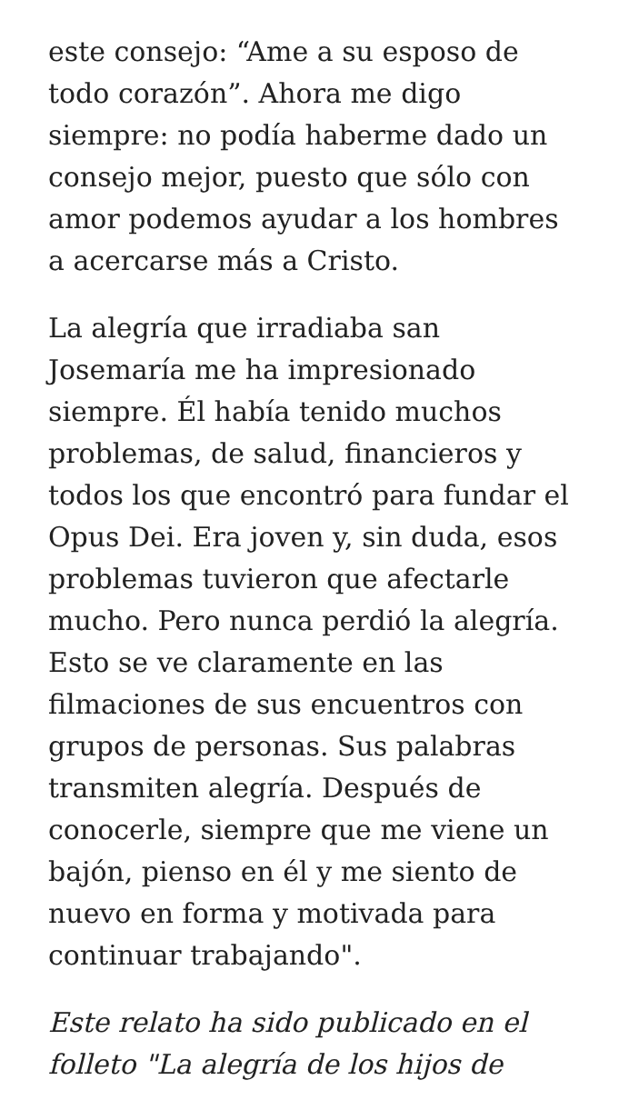este consejo: “Ame a su esposo de todo corazón”. Ahora me digo siempre: no podía haberme dado un consejo mejor, puesto que sólo con amor podemos ayudar a los hombres a acercarse más a Cristo.
La alegría que irradiaba san Josemaría me ha impresionado siempre. Él había tenido muchos problemas, de salud, financieros y todos los que encontró para fundar el Opus Dei. Era joven y, sin duda, esos problemas tuvieron que afectarle mucho. Pero nunca perdió la alegría. Esto se ve claramente en las filmaciones de sus encuentros con grupos de personas. Sus palabras transmiten alegría. Después de conocerle, siempre que me viene un bajón, pienso en él y me siento de nuevo en forma y motivada para continuar trabajando".
Este relato ha sido publicado en el folleto "La alegría de los hijos de